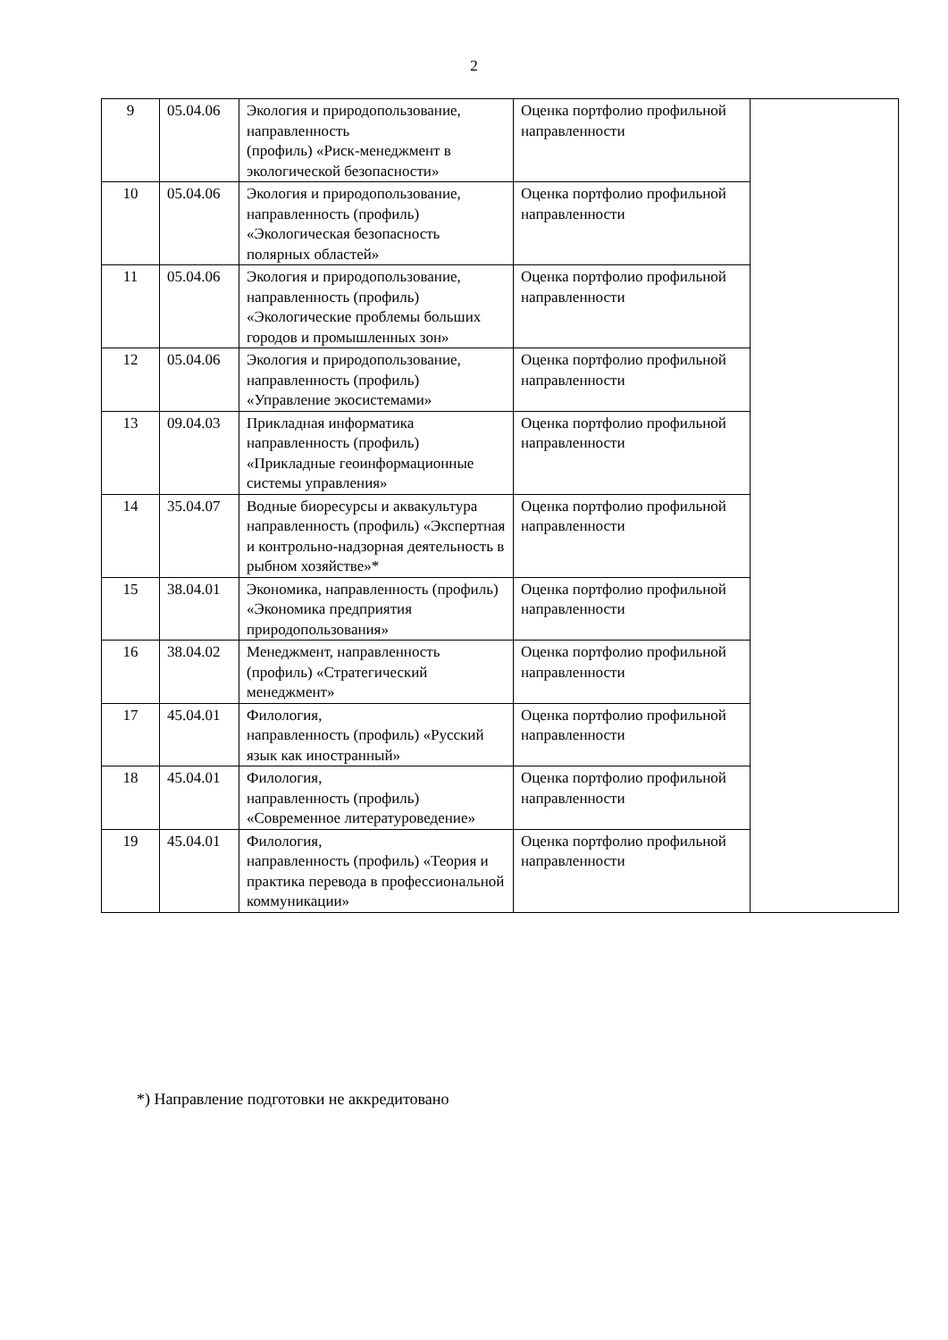2
| 9 | 05.04.06 | Экология и природопользование, направленность (профиль) «Риск-менеджмент в экологической безопасности» | Оценка портфолио профильной направленности | |
| 10 | 05.04.06 | Экология и природопользование, направленность (профиль) «Экологическая безопасность полярных областей» | Оценка портфолио профильной направленности | |
| 11 | 05.04.06 | Экология и природопользование, направленность (профиль) «Экологические проблемы больших городов и промышленных зон» | Оценка портфолио профильной направленности | |
| 12 | 05.04.06 | Экология и природопользование, направленность (профиль) «Управление экосистемами» | Оценка портфолио профильной направленности | |
| 13 | 09.04.03 | Прикладная информатика направленность (профиль) «Прикладные геоинформационные системы управления» | Оценка портфолио профильной направленности | |
| 14 | 35.04.07 | Водные биоресурсы и аквакультура направленность (профиль) «Экспертная и контрольно-надзорная деятельность в рыбном хозяйстве»* | Оценка портфолио профильной направленности | |
| 15 | 38.04.01 | Экономика, направленность (профиль) «Экономика предприятия природопользования» | Оценка портфолио профильной направленности | |
| 16 | 38.04.02 | Менеджмент, направленность (профиль) «Стратегический менеджмент» | Оценка портфолио профильной направленности | |
| 17 | 45.04.01 | Филология, направленность (профиль) «Русский язык как иностранный» | Оценка портфолио профильной направленности | |
| 18 | 45.04.01 | Филология, направленность (профиль) «Современное литературоведение» | Оценка портфолио профильной направленности | |
| 19 | 45.04.01 | Филология, направленность (профиль) «Теория и практика перевода в профессиональной коммуникации» | Оценка портфолио профильной направленности | |
*) Направление подготовки не аккредитовано